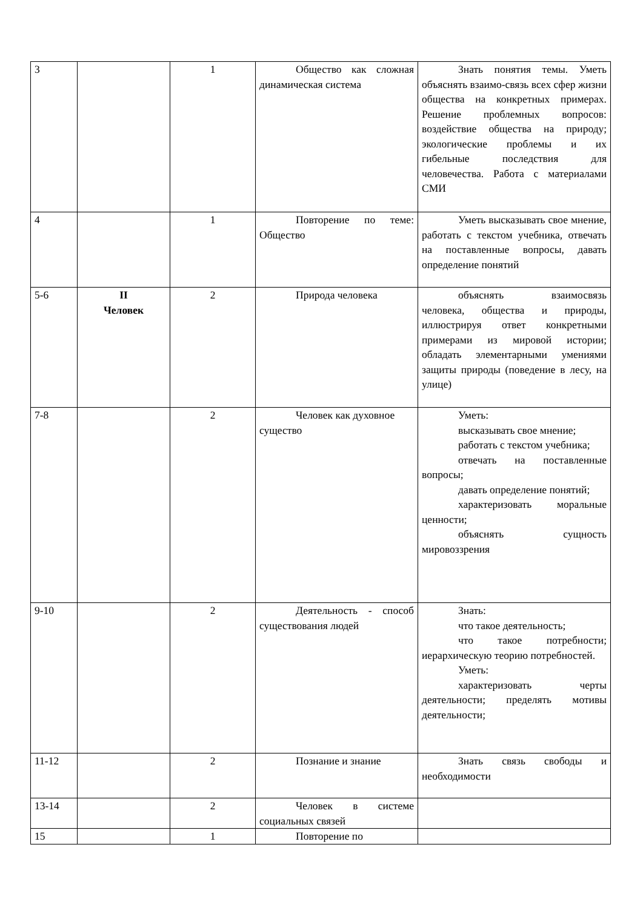| 3 | | 1 | Общество как сложная динамическая система | Знать понятия темы. Уметь объяснять взаимо-связь всех сфер жизни общества на конкретных примерах. Решение проблемных вопросов: воздействие общества на природу; экологические проблемы и их гибельные последствия для человечества. Работа с материалами СМИ |
| 4 | | 1 | Повторение по теме: Общество | Уметь высказывать свое мнение, работать с текстом учебника, отвечать на поставленные вопросы, давать определение понятий |
| 5-6 | II Человек | 2 | Природа человека | объяснять взаимосвязь человека, общества и природы, иллюстрируя ответ конкретными примерами из мировой истории; обладать элементарными умениями защиты природы (поведение в лесу, на улице) |
| 7-8 | | 2 | Человек как духовное существо | Уметь: высказывать свое мнение; работать с текстом учебника; отвечать на поставленные вопросы; давать определение понятий; характеризовать моральные ценности; объяснять сущность мировоззрения |
| 9-10 | | 2 | Деятельность - способ существования людей | Знать: что такое деятельность; что такое потребности; иерархическую теорию потребностей. Уметь: характеризовать черты деятельности; пределять мотивы деятельности; |
| 11-12 | | 2 | Познание и знание | Знать связь свободы и необходимости |
| 13-14 | | 2 | Человек в системе социальных связей | |
| 15 | | 1 | Повторение по | |